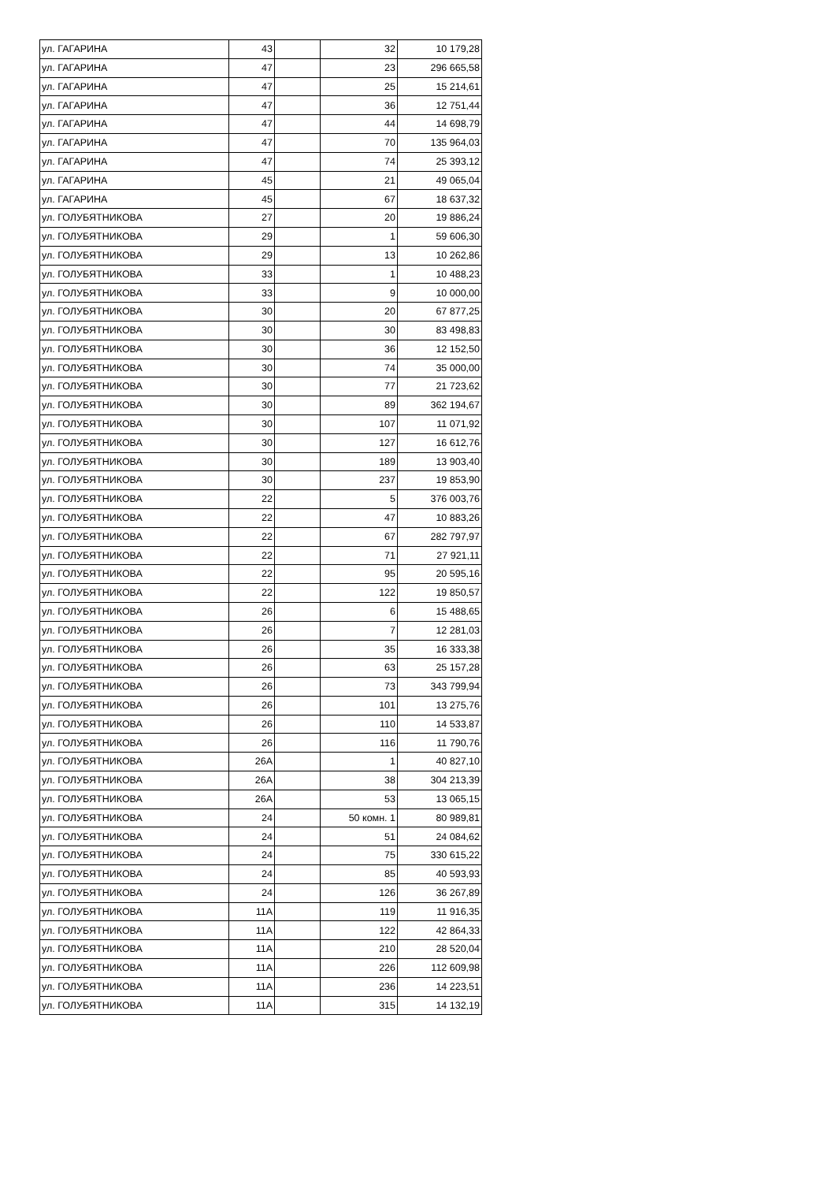| ул. ГАГАРИНА | 43 | | 32 | 10 179,28 |
| ул. ГАГАРИНА | 47 | | 23 | 296 665,58 |
| ул. ГАГАРИНА | 47 | | 25 | 15 214,61 |
| ул. ГАГАРИНА | 47 | | 36 | 12 751,44 |
| ул. ГАГАРИНА | 47 | | 44 | 14 698,79 |
| ул. ГАГАРИНА | 47 | | 70 | 135 964,03 |
| ул. ГАГАРИНА | 47 | | 74 | 25 393,12 |
| ул. ГАГАРИНА | 45 | | 21 | 49 065,04 |
| ул. ГАГАРИНА | 45 | | 67 | 18 637,32 |
| ул. ГОЛУБЯТНИКОВА | 27 | | 20 | 19 886,24 |
| ул. ГОЛУБЯТНИКОВА | 29 | | 1 | 59 606,30 |
| ул. ГОЛУБЯТНИКОВА | 29 | | 13 | 10 262,86 |
| ул. ГОЛУБЯТНИКОВА | 33 | | 1 | 10 488,23 |
| ул. ГОЛУБЯТНИКОВА | 33 | | 9 | 10 000,00 |
| ул. ГОЛУБЯТНИКОВА | 30 | | 20 | 67 877,25 |
| ул. ГОЛУБЯТНИКОВА | 30 | | 30 | 83 498,83 |
| ул. ГОЛУБЯТНИКОВА | 30 | | 36 | 12 152,50 |
| ул. ГОЛУБЯТНИКОВА | 30 | | 74 | 35 000,00 |
| ул. ГОЛУБЯТНИКОВА | 30 | | 77 | 21 723,62 |
| ул. ГОЛУБЯТНИКОВА | 30 | | 89 | 362 194,67 |
| ул. ГОЛУБЯТНИКОВА | 30 | | 107 | 11 071,92 |
| ул. ГОЛУБЯТНИКОВА | 30 | | 127 | 16 612,76 |
| ул. ГОЛУБЯТНИКОВА | 30 | | 189 | 13 903,40 |
| ул. ГОЛУБЯТНИКОВА | 30 | | 237 | 19 853,90 |
| ул. ГОЛУБЯТНИКОВА | 22 | | 5 | 376 003,76 |
| ул. ГОЛУБЯТНИКОВА | 22 | | 47 | 10 883,26 |
| ул. ГОЛУБЯТНИКОВА | 22 | | 67 | 282 797,97 |
| ул. ГОЛУБЯТНИКОВА | 22 | | 71 | 27 921,11 |
| ул. ГОЛУБЯТНИКОВА | 22 | | 95 | 20 595,16 |
| ул. ГОЛУБЯТНИКОВА | 22 | | 122 | 19 850,57 |
| ул. ГОЛУБЯТНИКОВА | 26 | | 6 | 15 488,65 |
| ул. ГОЛУБЯТНИКОВА | 26 | | 7 | 12 281,03 |
| ул. ГОЛУБЯТНИКОВА | 26 | | 35 | 16 333,38 |
| ул. ГОЛУБЯТНИКОВА | 26 | | 63 | 25 157,28 |
| ул. ГОЛУБЯТНИКОВА | 26 | | 73 | 343 799,94 |
| ул. ГОЛУБЯТНИКОВА | 26 | | 101 | 13 275,76 |
| ул. ГОЛУБЯТНИКОВА | 26 | | 110 | 14 533,87 |
| ул. ГОЛУБЯТНИКОВА | 26 | | 116 | 11 790,76 |
| ул. ГОЛУБЯТНИКОВА | 26А | | 1 | 40 827,10 |
| ул. ГОЛУБЯТНИКОВА | 26А | | 38 | 304 213,39 |
| ул. ГОЛУБЯТНИКОВА | 26А | | 53 | 13 065,15 |
| ул. ГОЛУБЯТНИКОВА | 24 | | 50 комн. 1 | 80 989,81 |
| ул. ГОЛУБЯТНИКОВА | 24 | | 51 | 24 084,62 |
| ул. ГОЛУБЯТНИКОВА | 24 | | 75 | 330 615,22 |
| ул. ГОЛУБЯТНИКОВА | 24 | | 85 | 40 593,93 |
| ул. ГОЛУБЯТНИКОВА | 24 | | 126 | 36 267,89 |
| ул. ГОЛУБЯТНИКОВА | 11А | | 119 | 11 916,35 |
| ул. ГОЛУБЯТНИКОВА | 11А | | 122 | 42 864,33 |
| ул. ГОЛУБЯТНИКОВА | 11А | | 210 | 28 520,04 |
| ул. ГОЛУБЯТНИКОВА | 11А | | 226 | 112 609,98 |
| ул. ГОЛУБЯТНИКОВА | 11А | | 236 | 14 223,51 |
| ул. ГОЛУБЯТНИКОВА | 11А | | 315 | 14 132,19 |